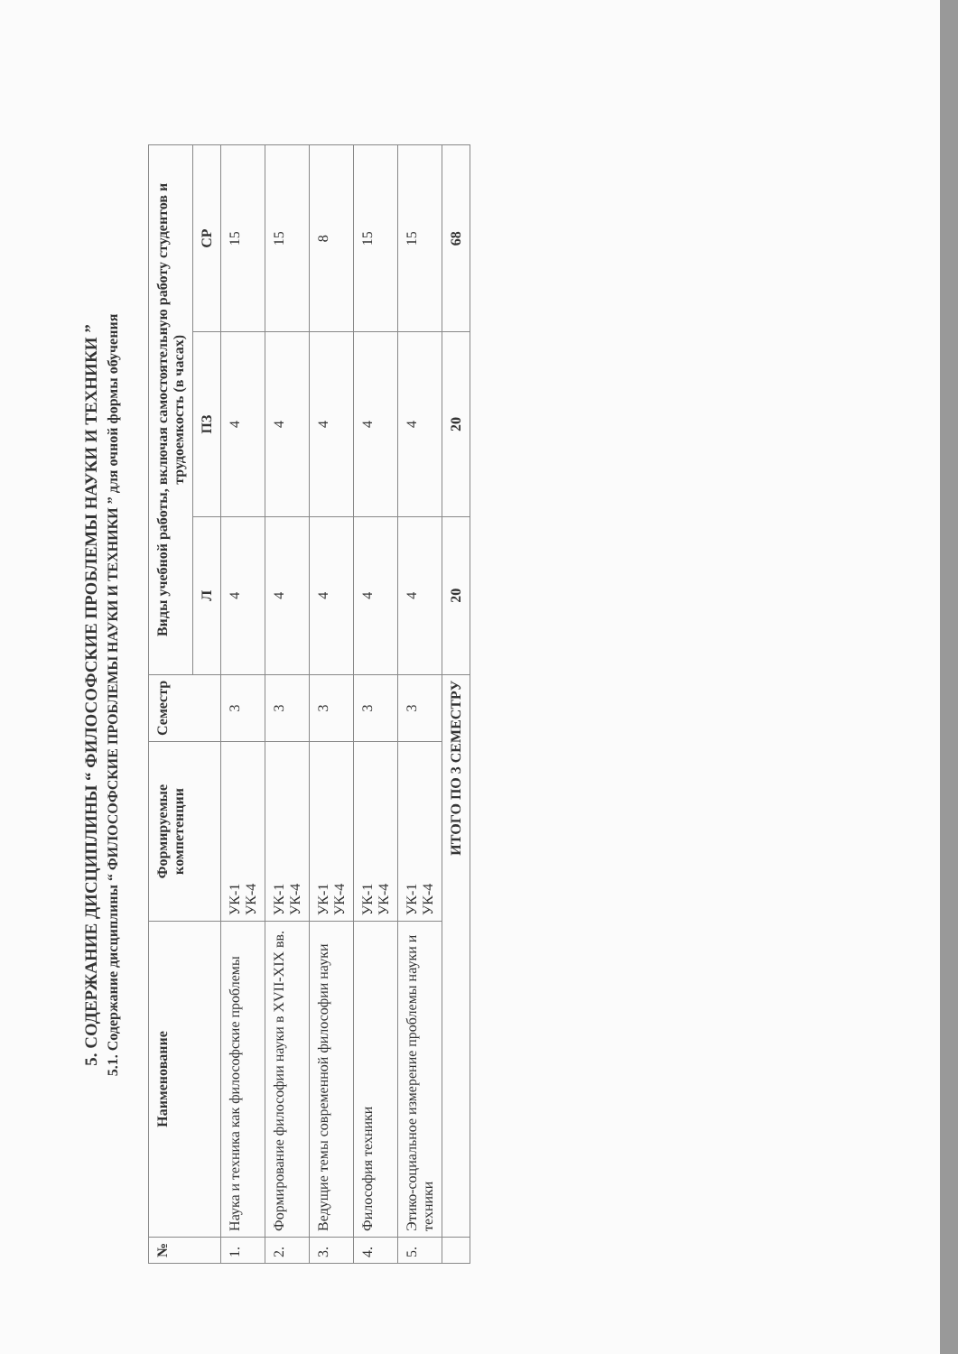5. СОДЕРЖАНИЕ ДИСЦИПЛИНЫ “ ФИЛОСОФСКИЕ ПРОБЛЕМЫ НАУКИ И ТЕХНИКИ ”
5.1. Содержание дисциплины “ ФИЛОСОФСКИЕ ПРОБЛЕМЫ НАУКИ И ТЕХНИКИ ” для очной формы обучения
| № | Наименование | Формируемые компетенции | Семестр | Виды учебной работы, включая самостоятельную работу студентов и трудоемкость (в часах) | | |
| --- | --- | --- | --- | --- | --- | --- |
| | | | | Л | ПЗ | СР |
| 1. | Наука и техника как философские проблемы | УК-1 УК-4 | 3 | 4 | 4 | 15 |
| 2. | Формирование философии науки в XVII-XIX вв. | УК-1 УК-4 | 3 | 4 | 4 | 15 |
| 3. | Ведущие темы современной философии науки | УК-1 УК-4 | 3 | 4 | 4 | 8 |
| 4. | Философия техники | УК-1 УК-4 | 3 | 4 | 4 | 15 |
| 5. | Этико-социальное измерение проблемы науки и техники | УК-1 УК-4 | 3 | 4 | 4 | 15 |
| | ИТОГО ПО 3 СЕМЕСТРУ | | | 20 | 20 | 68 |